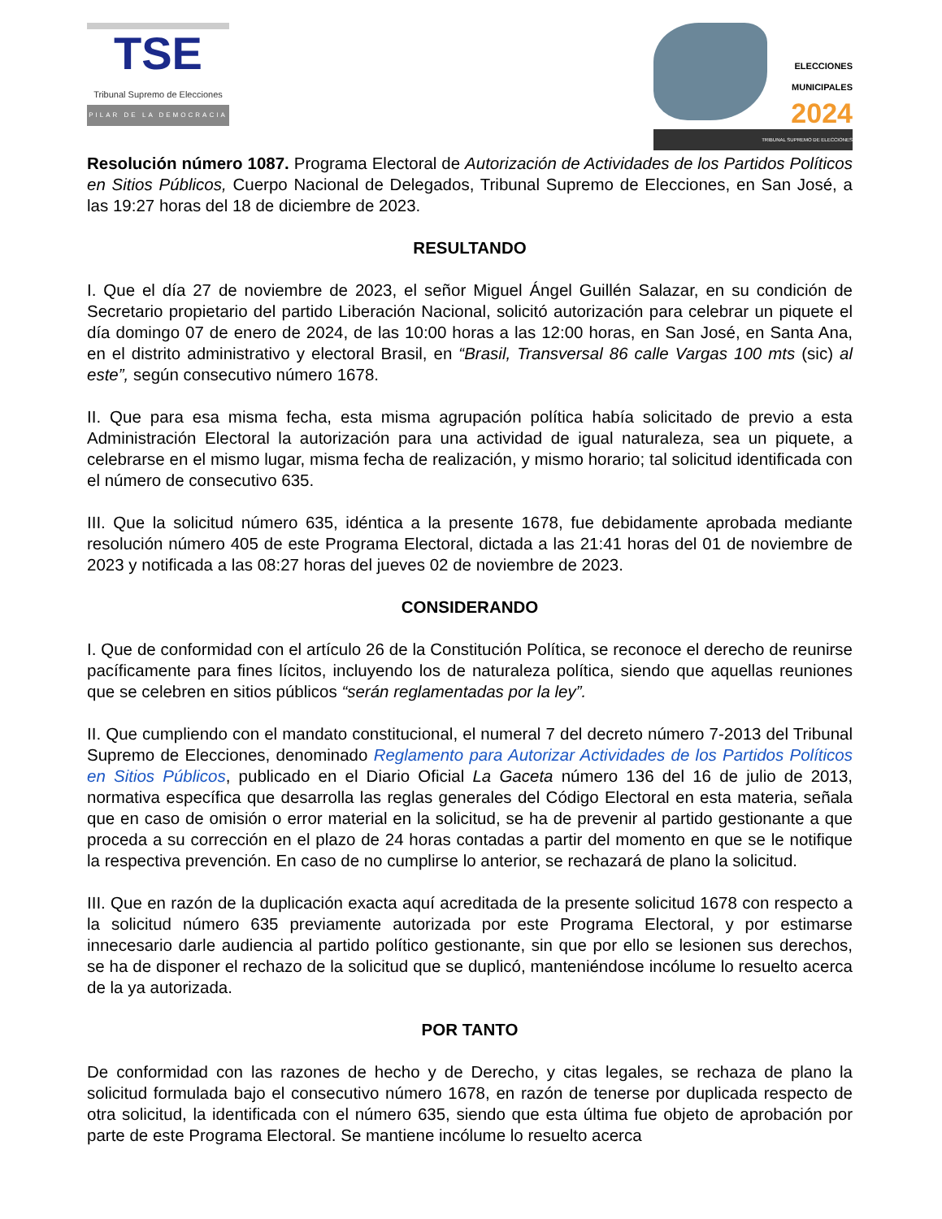TSE
Tribunal Supremo de Elecciones
PILAR DE LA DEMOCRACIA
ELECCIONES
MUNICIPALES
2024
TRIBUNAL SUPREMO DE ELECCIONES
Resolución número 1087. Programa Electoral de Autorización de Actividades de los Partidos Políticos en Sitios Públicos, Cuerpo Nacional de Delegados, Tribunal Supremo de Elecciones, en San José, a las 19:27 horas del 18 de diciembre de 2023.
RESULTANDO
I. Que el día 27 de noviembre de 2023, el señor Miguel Ángel Guillén Salazar, en su condición de Secretario propietario del partido Liberación Nacional, solicitó autorización para celebrar un piquete el día domingo 07 de enero de 2024, de las 10:00 horas a las 12:00 horas, en San José, en Santa Ana, en el distrito administrativo y electoral Brasil, en “Brasil, Transversal 86 calle Vargas 100 mts (sic) al este”, según consecutivo número 1678.
II. Que para esa misma fecha, esta misma agrupación política había solicitado de previo a esta Administración Electoral la autorización para una actividad de igual naturaleza, sea un piquete, a celebrarse en el mismo lugar, misma fecha de realización, y mismo horario; tal solicitud identificada con el número de consecutivo 635.
III. Que la solicitud número 635, idéntica a la presente 1678, fue debidamente aprobada mediante resolución número 405 de este Programa Electoral, dictada a las 21:41 horas del 01 de noviembre de 2023 y notificada a las 08:27 horas del jueves 02 de noviembre de 2023.
CONSIDERANDO
I. Que de conformidad con el artículo 26 de la Constitución Política, se reconoce el derecho de reunirse pacíficamente para fines lícitos, incluyendo los de naturaleza política, siendo que aquellas reuniones que se celebren en sitios públicos “serán reglamentadas por la ley”.
II. Que cumpliendo con el mandato constitucional, el numeral 7 del decreto número 7-2013 del Tribunal Supremo de Elecciones, denominado Reglamento para Autorizar Actividades de los Partidos Políticos en Sitios Públicos, publicado en el Diario Oficial La Gaceta número 136 del 16 de julio de 2013, normativa específica que desarrolla las reglas generales del Código Electoral en esta materia, señala que en caso de omisión o error material en la solicitud, se ha de prevenir al partido gestionante a que proceda a su corrección en el plazo de 24 horas contadas a partir del momento en que se le notifique la respectiva prevención. En caso de no cumplirse lo anterior, se rechazará de plano la solicitud.
III. Que en razón de la duplicación exacta aquí acreditada de la presente solicitud 1678 con respecto a la solicitud número 635 previamente autorizada por este Programa Electoral, y por estimarse innecesario darle audiencia al partido político gestionante, sin que por ello se lesionen sus derechos, se ha de disponer el rechazo de la solicitud que se duplicó, manteniéndose incólume lo resuelto acerca de la ya autorizada.
POR TANTO
De conformidad con las razones de hecho y de Derecho, y citas legales, se rechaza de plano la solicitud formulada bajo el consecutivo número 1678, en razón de tenerse por duplicada respecto de otra solicitud, la identificada con el número 635, siendo que esta última fue objeto de aprobación por parte de este Programa Electoral. Se mantiene incólume lo resuelto acerca